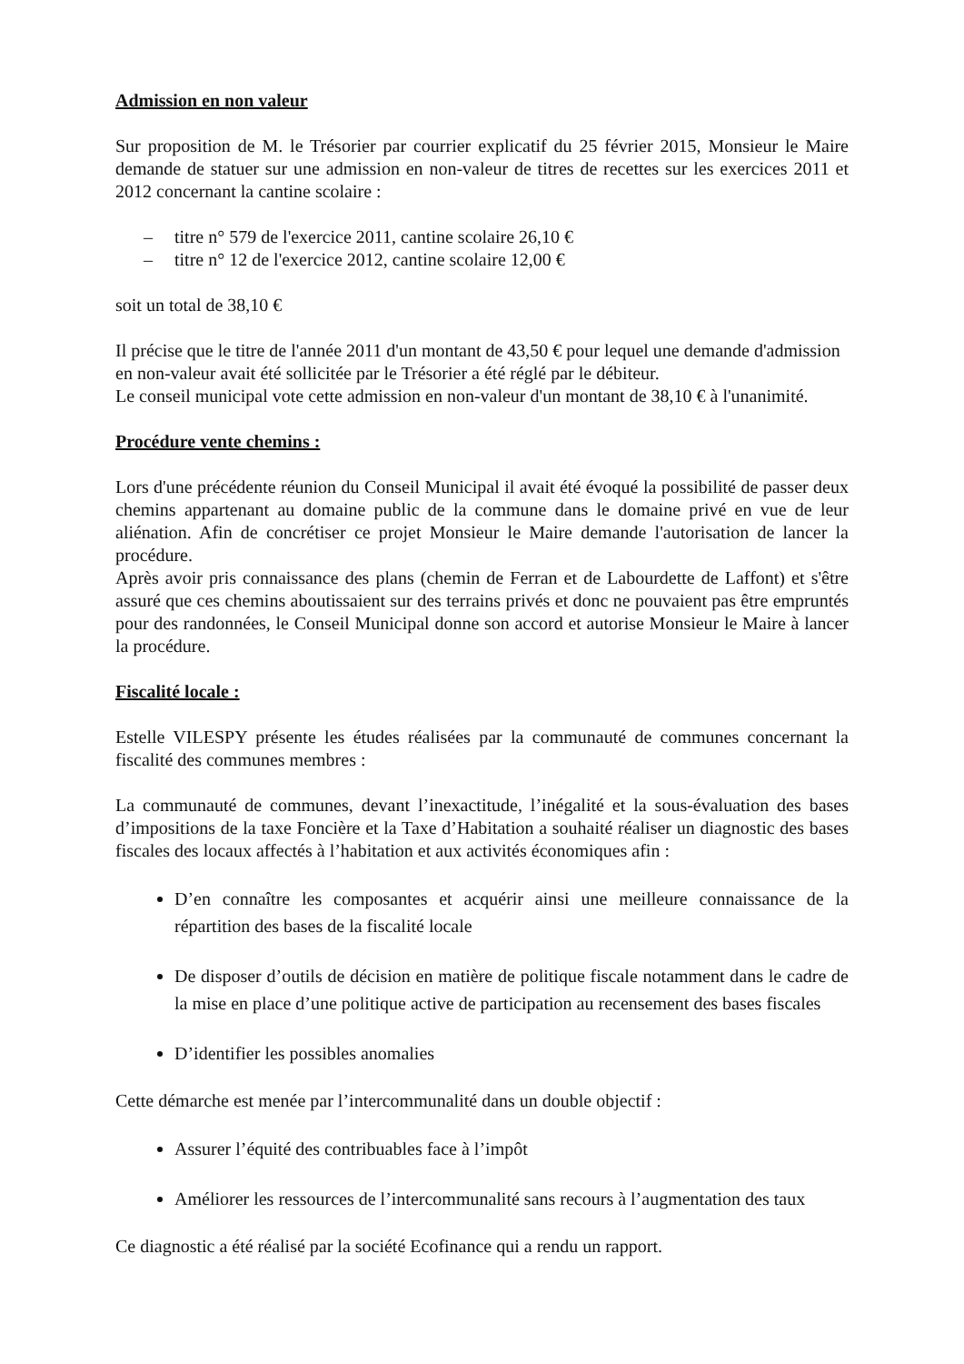Admission en non valeur
Sur proposition de M. le Trésorier par courrier explicatif du 25 février 2015, Monsieur le Maire demande de statuer sur une admission en non-valeur de titres de recettes sur les exercices 2011 et 2012 concernant la cantine scolaire :
– titre n° 579 de l'exercice 2011, cantine scolaire 26,10 €
– titre n° 12 de l'exercice 2012, cantine scolaire 12,00 €
soit un total de 38,10 €
Il précise que le titre de l'année 2011 d'un montant de 43,50 € pour lequel une demande d'admission en non-valeur avait été sollicitée par le Trésorier a été réglé par le débiteur.
Le conseil municipal vote cette admission en non-valeur d'un montant de 38,10 € à l'unanimité.
Procédure vente chemins :
Lors d'une précédente réunion du Conseil Municipal il avait été évoqué la possibilité de passer deux chemins appartenant au domaine public de la commune dans le domaine privé en vue de leur aliénation. Afin de concrétiser ce projet Monsieur le Maire demande l'autorisation de lancer la procédure.
Après avoir pris connaissance des plans (chemin de Ferran et de Labourdette de Laffont) et s'être assuré que ces chemins aboutissaient sur des terrains privés et donc ne pouvaient pas être empruntés pour des randonnées, le Conseil Municipal donne son accord et autorise Monsieur le Maire à lancer la procédure.
Fiscalité locale :
Estelle VILESPY présente les études réalisées par la communauté de communes concernant la fiscalité des communes membres :
La communauté de communes, devant l’inexactitude, l’inégalité et la sous-évaluation des bases d’impositions de la taxe Foncière et la Taxe d’Habitation a souhaité réaliser un diagnostic des bases fiscales des locaux affectés à l’habitation et aux activités économiques afin :
D’en connaître les composantes et acquérir ainsi une meilleure connaissance de la répartition des bases de la fiscalité locale
De disposer d’outils de décision en matière de politique fiscale notamment dans le cadre de la mise en place d’une politique active de participation au recensement des bases fiscales
D’identifier les possibles anomalies
Cette démarche est menée par l’intercommunalité dans un double objectif :
Assurer l’équité des contribuables face à l’impôt
Améliorer les ressources de l’intercommunalité sans recours à l’augmentation des taux
Ce diagnostic a été réalisé par la société Ecofinance qui a rendu un rapport.